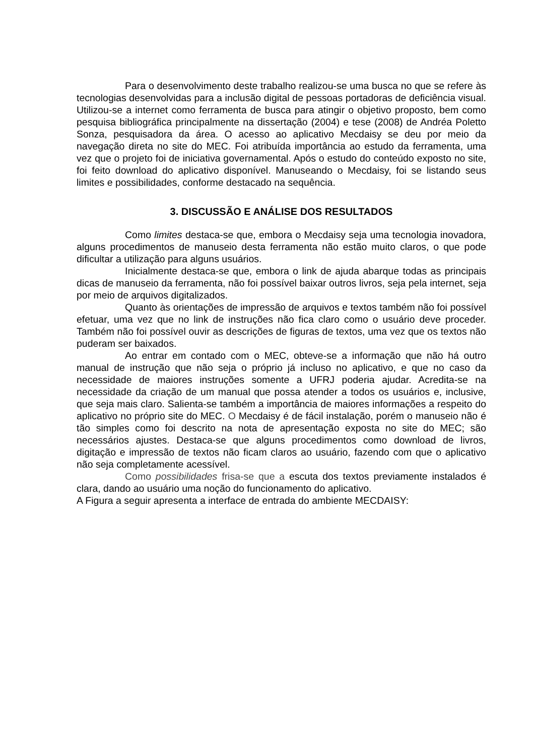Para o desenvolvimento deste trabalho realizou-se uma busca no que se refere às tecnologias desenvolvidas para a inclusão digital de pessoas portadoras de deficiência visual. Utilizou-se a internet como ferramenta de busca para atingir o objetivo proposto, bem como pesquisa bibliográfica principalmente na dissertação (2004) e tese (2008) de Andréa Poletto Sonza, pesquisadora da área. O acesso ao aplicativo Mecdaisy se deu por meio da navegação direta no site do MEC. Foi atribuída importância ao estudo da ferramenta, uma vez que o projeto foi de iniciativa governamental. Após o estudo do conteúdo exposto no site, foi feito download do aplicativo disponível. Manuseando o Mecdaisy, foi se listando seus limites e possibilidades, conforme destacado na sequência.
3. DISCUSSÃO E ANÁLISE DOS RESULTADOS
Como limites destaca-se que, embora o Mecdaisy seja uma tecnologia inovadora, alguns procedimentos de manuseio desta ferramenta não estão muito claros, o que pode dificultar a utilização para alguns usuários.
Inicialmente destaca-se que, embora o link de ajuda abarque todas as principais dicas de manuseio da ferramenta, não foi possível baixar outros livros, seja pela internet, seja por meio de arquivos digitalizados.
Quanto às orientações de impressão de arquivos e textos também não foi possível efetuar, uma vez que no link de instruções não fica claro como o usuário deve proceder. Também não foi possível ouvir as descrições de figuras de textos, uma vez que os textos não puderam ser baixados.
Ao entrar em contado com o MEC, obteve-se a informação que não há outro manual de instrução que não seja o próprio já incluso no aplicativo, e que no caso da necessidade de maiores instruções somente a UFRJ poderia ajudar. Acredita-se na necessidade da criação de um manual que possa atender a todos os usuários e, inclusive, que seja mais claro. Salienta-se também a importância de maiores informações a respeito do aplicativo no próprio site do MEC. O Mecdaisy é de fácil instalação, porém o manuseio não é tão simples como foi descrito na nota de apresentação exposta no site do MEC; são necessários ajustes. Destaca-se que alguns procedimentos como download de livros, digitação e impressão de textos não ficam claros ao usuário, fazendo com que o aplicativo não seja completamente acessível.
Como possibilidades frisa-se que a escuta dos textos previamente instalados é clara, dando ao usuário uma noção do funcionamento do aplicativo.
A Figura a seguir apresenta a interface de entrada do ambiente MECDAISY: